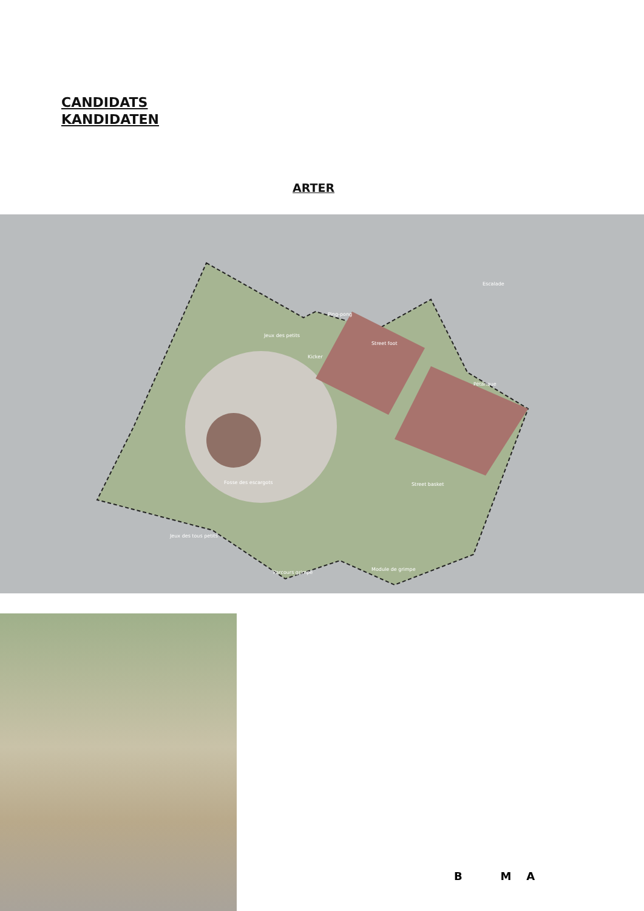CANDIDATS
KANDIDATEN
ARTER
Ping-pong
Jeux des petits
Kicker
Street foot
Pétanque
Escalade
Fosse des escargots Street basket
Jeux des tous petits
Module de grimpe
Parcours grimpe
B M A